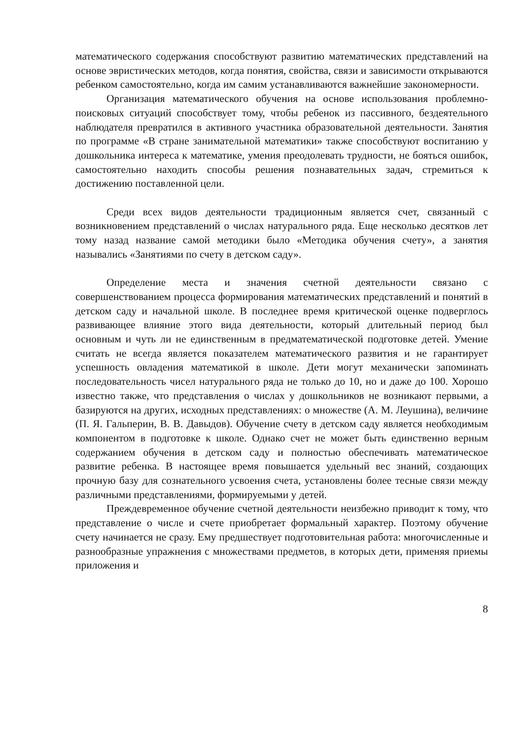математического содержания способствуют развитию математических представлений на основе эвристических методов, когда понятия, свойства, связи и зависимости открываются ребенком самостоятельно, когда им самим устанавливаются важнейшие закономерности.
Организация математического обучения на основе использования проблемно-поисковых ситуаций способствует тому, чтобы ребенок из пассивного, бездеятельного наблюдателя превратился в активного участника образовательной деятельности. Занятия по программе «В стране занимательной математики» также способствуют воспитанию у дошкольника интереса к математике, умения преодолевать трудности, не бояться ошибок, самостоятельно находить способы решения познавательных задач, стремиться к достижению поставленной цели.
Среди всех видов деятельности традиционным является счет, связанный с возникновением представлений о числах натурального ряда. Еще несколько десятков лет тому назад название самой методики было «Методика обучения счету», а занятия назывались «Занятиями по счету в детском саду».
Определение места и значения счетной деятельности связано с совершенствованием процесса формирования математических представлений и понятий в детском саду и начальной школе. В последнее время критической оценке подверглось развивающее влияние этого вида деятельности, который длительный период был основным и чуть ли не единственным в предматематической подготовке детей. Умение считать не всегда является показателем математического развития и не гарантирует успешность овладения математикой в школе. Дети могут механически запоминать последовательность чисел натурального ряда не только до 10, но и даже до 100. Хорошо известно также, что представления о числах у дошкольников не возникают первыми, а базируются на других, исходных представлениях: о множестве (А. М. Леушина), величине (П. Я. Гальперин, В. В. Давыдов). Обучение счету в детском саду является необходимым компонентом в подготовке к школе. Однако счет не может быть единственно верным содержанием обучения в детском саду и полностью обеспечивать математическое развитие ребенка. В настоящее время повышается удельный вес знаний, создающих прочную базу для сознательного усвоения счета, установлены более тесные связи между различными представлениями, формируемыми у детей.
Преждевременное обучение счетной деятельности неизбежно приводит к тому, что представление о числе и счете приобретает формальный характер. Поэтому обучение счету начинается не сразу. Ему предшествует подготовительная работа: многочисленные и разнообразные упражнения с множествами предметов, в которых дети, применяя приемы приложения и
8